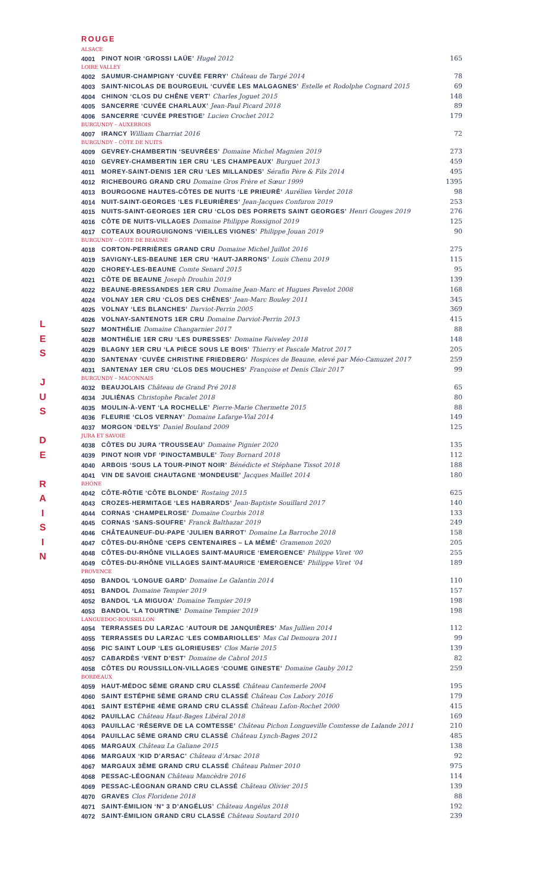L
E
S
J
U
S
D
E
R
A
I
S
I
N
ROUGE
| ALSACE | | |
| 4001 | PINOT NOIR ‘GROSSI LAÜE’ Hugel 2012 | 165 |
| LOIRE VALLEY | | |
| 4002 | SAUMUR-CHAMPIGNY ‘CUVÉE FERRY’ Château de Targé 2014 | 78 |
| 4003 | SAINT-NICOLAS DE BOURGEUIL ‘CUVÉE LES MALGAGNES’ Estelle et Rodolphe Cognard 2015 | 69 |
| 4004 | CHINON ‘CLOS DU CHÊNE VERT’ Charles Joguet 2015 | 148 |
| 4005 | SANCERRE ‘CUVÉE CHARLAUX’ Jean-Paul Picard 2018 | 89 |
| 4006 | SANCERRE ‘CUVÉE PRESTIGE’ Lucien Crochet 2012 | 179 |
| BURGUNDY – AUXERROIS | | |
| 4007 | IRANCY William Charriat 2016 | 72 |
| BURGUNDY – CÔTE DE NUITS | | |
| 4009 | GEVREY-CHAMBERTIN ‘SEUVRÉES’ Domaine Michel Magnien 2019 | 273 |
| 4010 | GEVREY-CHAMBERTIN 1ER CRU ‘LES CHAMPEAUX’ Burguet 2013 | 459 |
| 4011 | MOREY-SAINT-DENIS 1ER CRU ‘LES MILLANDES’ Sérafin Père & Fils 2014 | 495 |
| 4012 | RICHEBOURG GRAND CRU Domaine Gros Frère et Sœur 1999 | 1395 |
| 4013 | BOURGOGNE HAUTES-CÔTES DE NUITS ‘LE PRIEURÉ’ Aurélien Verdet 2018 | 98 |
| 4014 | NUIT-SAINT-GEORGES ‘LES FLEURIÈRES’ Jean-Jacques Confuron 2019 | 253 |
| 4015 | NUITS-SAINT-GEORGES 1ER CRU ‘CLOS DES PORRETS SAINT GEORGES’ Henri Gouges 2019 | 276 |
| 4016 | CÔTE DE NUITS-VILLAGES Domaine Philippe Rossignol 2019 | 125 |
| 4017 | COTEAUX BOURGUIGNONS ‘VIEILLES VIGNES’ Philippe Jouan 2019 | 90 |
| BURGUNDY – CÔTE DE BEAUNE | | |
| 4018 | CORTON-PERRIÈRES GRAND CRU Domaine Michel Juillot 2016 | 275 |
| 4019 | SAVIGNY-LES-BEAUNE 1ER CRU ‘HAUT-JARRONS’ Louis Chenu 2019 | 115 |
| 4020 | CHOREY-LES-BEAUNE Comte Senard 2015 | 95 |
| 4021 | CÔTE DE BEAUNE Joseph Drouhin 2019 | 139 |
| 4022 | BEAUNE-BRESSANDES 1ER CRU Domaine Jean-Marc et Hugues Pavelot 2008 | 168 |
| 4024 | VOLNAY 1ER CRU ‘CLOS DES CHÊNES’ Jean-Marc Bouley 2011 | 345 |
| 4025 | VOLNAY ‘LES BLANCHES’ Darviot-Perrin 2005 | 369 |
| 4026 | VOLNAY-SANTENOTS 1ER CRU Domaine Darviot-Perrin 2013 | 415 |
| 5027 | MONTHÉLIE Domaine Changarnier 2017 | 88 |
| 4028 | MONTHÉLIE 1ER CRU ‘LES DURESSES’ Domaine Faiveley 2018 | 148 |
| 4029 | BLAGNY 1ER CRU ‘LA PIÈCE SOUS LE BOIS’ Thierry et Pascale Matrot 2017 | 205 |
| 4030 | SANTENAY ‘CUVÉE CHRISTINE FRIEDBERG’ Hospices de Beaune, elevé par Méo-Camuzet 2017 | 259 |
| 4031 | SANTENAY 1ER CRU ‘CLOS DES MOUCHES’ Françoise et Denis Clair 2017 | 99 |
| BURGUNDY – MACONNAIS | | |
| 4032 | BEAUJOLAIS Château de Grand Pré 2018 | 65 |
| 4034 | JULIÉNAS Christophe Pacalet 2018 | 80 |
| 4035 | MOULIN-À-VENT ‘LA ROCHELLE’ Pierre-Marie Chermette 2015 | 88 |
| 4036 | FLEURIE ‘CLOS VERNAY’ Domaine Lafarge-Vial 2014 | 149 |
| 4037 | MORGON ‘DELYS’ Daniel Bouland 2009 | 125 |
| JURA ET SAVOIE | | |
| 4038 | CÔTES DU JURA ‘TROUSSEAU’ Domaine Pignier 2020 | 135 |
| 4039 | PINOT NOIR VDF ‘PINOCTAMBULE’ Tony Bornard 2018 | 112 |
| 4040 | ARBOIS ‘SOUS LA TOUR-PINOT NOIR’ Bénédicte et Stéphane Tissot 2018 | 188 |
| 4041 | VIN DE SAVOIE CHAUTAGNE ‘MONDEUSE’ Jacques Maillet 2014 | 180 |
| RHÔNE | | |
| 4042 | CÔTE-RÔTIE ‘CÔTE BLONDE’ Rostaing 2015 | 625 |
| 4043 | CROZES-HERMITAGE ‘LES HABRARDS’ Jean-Baptiste Souillard 2017 | 140 |
| 4044 | CORNAS ‘CHAMPELROSE’ Domaine Courbis 2018 | 133 |
| 4045 | CORNAS ‘SANS-SOUFRE’ Franck Balthazar 2019 | 249 |
| 4046 | CHÂTEAUNEUF-DU-PAPE ‘JULIEN BARROT’ Domaine La Barroche 2018 | 158 |
| 4047 | CÔTES-DU-RHÔNE ‘CEPS CENTENAIRES – LA MÉMÉ’ Gramenon 2020 | 205 |
| 4048 | CÔTES-DU-RHÔNE VILLAGES SAINT-MAURICE ‘EMERGENCE’ Philippe Viret ‘00 | 255 |
| 4049 | CÔTES-DU-RHÔNE VILLAGES SAINT-MAURICE ‘EMERGENCE’ Philippe Viret ‘04 | 189 |
| PROVENCE | | |
| 4050 | BANDOL ‘LONGUE GARD’ Domaine Le Galantin 2014 | 110 |
| 4051 | BANDOL Domaine Tempier 2019 | 157 |
| 4052 | BANDOL ‘LA MIGUOA’ Domaine Tempier 2019 | 198 |
| 4053 | BANDOL ‘LA TOURTINE’ Domaine Tempier 2019 | 198 |
| LANGUEDOC-ROUSSILLON | | |
| 4054 | TERRASSES DU LARZAC ‘AUTOUR DE JANQUIÈRES’ Mas Jullien 2014 | 112 |
| 4055 | TERRASSES DU LARZAC ‘LES COMBARIOLLES’ Mas Cal Demoura 2011 | 99 |
| 4056 | PIC SAINT LOUP ‘LES GLORIEUSES’ Clos Marie 2015 | 139 |
| 4057 | CABARDÈS ‘VENT D’EST’ Domaine de Cabrol 2015 | 82 |
| 4058 | CÔTES DU ROUSSILLON-VILLAGES ‘COUME GINESTE’ Domaine Gauby 2012 | 259 |
| BORDEAUX | | |
| 4059 | HAUT-MÉDOC 5ÈME GRAND CRU CLASSÉ Château Cantemerle 2004 | 195 |
| 4060 | SAINT ESTÉPHE 5ÈME GRAND CRU CLASSÉ Château Cos Labory 2016 | 179 |
| 4061 | SAINT ESTÉPHE 4ÈME GRAND CRU CLASSÉ Château Lafon-Rochet 2000 | 415 |
| 4062 | PAUILLAC Château Haut-Bages Libéral 2018 | 169 |
| 4063 | PAUILLAC ‘RÉSERVE DE LA COMTESSE’ Château Pichon Longueville Comtesse de Lalande 2011 | 210 |
| 4064 | PAUILLAC 5ÈME GRAND CRU CLASSÉ Château Lynch-Bages 2012 | 485 |
| 4065 | MARGAUX Château La Galiane 2015 | 138 |
| 4066 | MARGAUX ‘KID D’ARSAC’ Château d’Arsac 2018 | 92 |
| 4067 | MARGAUX 3ÈME GRAND CRU CLASSÉ Château Palmer 2010 | 975 |
| 4068 | PESSAC-LÉOGNAN Château Mancèdre 2016 | 114 |
| 4069 | PESSAC-LÉOGNAN GRAND CRU CLASSÉ Château Olivier 2015 | 139 |
| 4070 | GRAVES Clos Floridene 2018 | 88 |
| 4071 | SAINT-ÉMILION ‘N° 3 D’ANGÉLUS’ Château Angélus 2018 | 192 |
| 4072 | SAINT-ÉMILION GRAND CRU CLASSÉ Château Soutard 2010 | 239 |